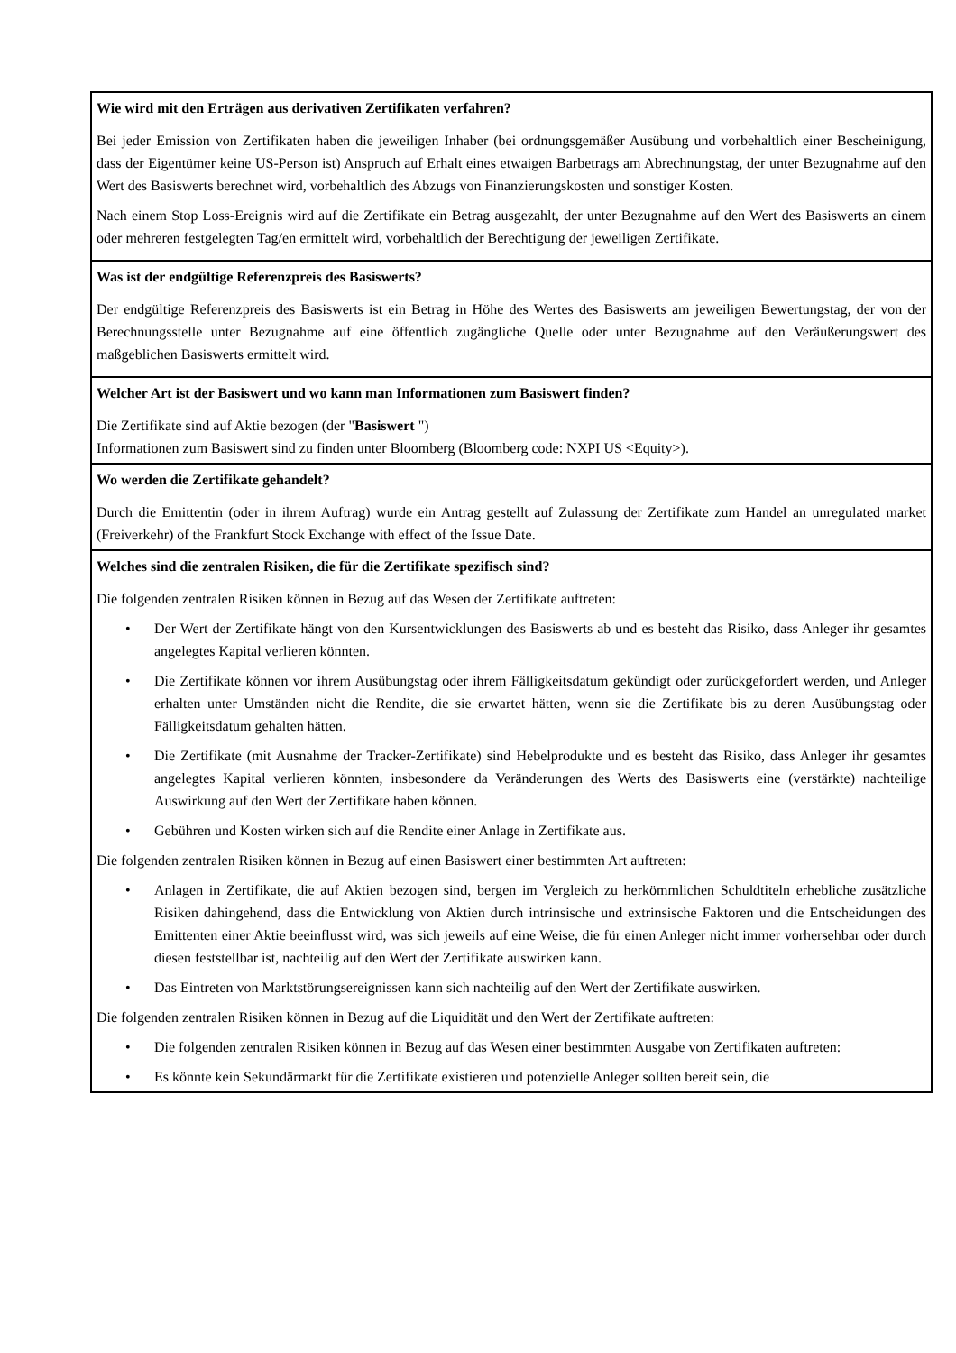Wie wird mit den Erträgen aus derivativen Zertifikaten verfahren?
Bei jeder Emission von Zertifikaten haben die jeweiligen Inhaber (bei ordnungsgemäßer Ausübung und vorbehaltlich einer Bescheinigung, dass der Eigentümer keine US-Person ist) Anspruch auf Erhalt eines etwaigen Barbetrags am Abrechnungstag, der unter Bezugnahme auf den Wert des Basiswerts berechnet wird, vorbehaltlich des Abzugs von Finanzierungskosten und sonstiger Kosten.
Nach einem Stop Loss-Ereignis wird auf die Zertifikate ein Betrag ausgezahlt, der unter Bezugnahme auf den Wert des Basiswerts an einem oder mehreren festgelegten Tag/en ermittelt wird, vorbehaltlich der Berechtigung der jeweiligen Zertifikate.
Was ist der endgültige Referenzpreis des Basiswerts?
Der endgültige Referenzpreis des Basiswerts ist ein Betrag in Höhe des Wertes des Basiswerts am jeweiligen Bewertungstag, der von der Berechnungsstelle unter Bezugnahme auf eine öffentlich zugängliche Quelle oder unter Bezugnahme auf den Veräußerungswert des maßgeblichen Basiswerts ermittelt wird.
Welcher Art ist der Basiswert und wo kann man Informationen zum Basiswert finden?
Die Zertifikate sind auf Aktie bezogen (der "Basiswert ")
Informationen zum Basiswert sind zu finden unter Bloomberg (Bloomberg code: NXPI US <Equity>).
Wo werden die Zertifikate gehandelt?
Durch die Emittentin (oder in ihrem Auftrag) wurde ein Antrag gestellt auf Zulassung der Zertifikate zum Handel an unregulated market (Freiverkehr) of the Frankfurt Stock Exchange with effect of the Issue Date.
Welches sind die zentralen Risiken, die für die Zertifikate spezifisch sind?
Die folgenden zentralen Risiken können in Bezug auf das Wesen der Zertifikate auftreten:
• Der Wert der Zertifikate hängt von den Kursentwicklungen des Basiswerts ab und es besteht das Risiko, dass Anleger ihr gesamtes angelegtes Kapital verlieren könnten.
• Die Zertifikate können vor ihrem Ausübungstag oder ihrem Fälligkeitsdatum gekündigt oder zurückgefordert werden, und Anleger erhalten unter Umständen nicht die Rendite, die sie erwartet hätten, wenn sie die Zertifikate bis zu deren Ausübungstag oder Fälligkeitsdatum gehalten hätten.
• Die Zertifikate (mit Ausnahme der Tracker-Zertifikate) sind Hebelprodukte und es besteht das Risiko, dass Anleger ihr gesamtes angelegtes Kapital verlieren könnten, insbesondere da Veränderungen des Werts des Basiswerts eine (verstärkte) nachteilige Auswirkung auf den Wert der Zertifikate haben können.
• Gebühren und Kosten wirken sich auf die Rendite einer Anlage in Zertifikate aus.
Die folgenden zentralen Risiken können in Bezug auf einen Basiswert einer bestimmten Art auftreten:
• Anlagen in Zertifikate, die auf Aktien bezogen sind, bergen im Vergleich zu herkömmlichen Schuldtiteln erhebliche zusätzliche Risiken dahingehend, dass die Entwicklung von Aktien durch intrinsische und extrinsische Faktoren und die Entscheidungen des Emittenten einer Aktie beeinflusst wird, was sich jeweils auf eine Weise, die für einen Anleger nicht immer vorhersehbar oder durch diesen feststellbar ist, nachteilig auf den Wert der Zertifikate auswirken kann.
• Das Eintreten von Marktstörungsereignissen kann sich nachteilig auf den Wert der Zertifikate auswirken.
Die folgenden zentralen Risiken können in Bezug auf die Liquidität und den Wert der Zertifikate auftreten:
• Die folgenden zentralen Risiken können in Bezug auf das Wesen einer bestimmten Ausgabe von Zertifikaten auftreten:
• Es könnte kein Sekundärmarkt für die Zertifikate existieren und potenzielle Anleger sollten bereit sein, die